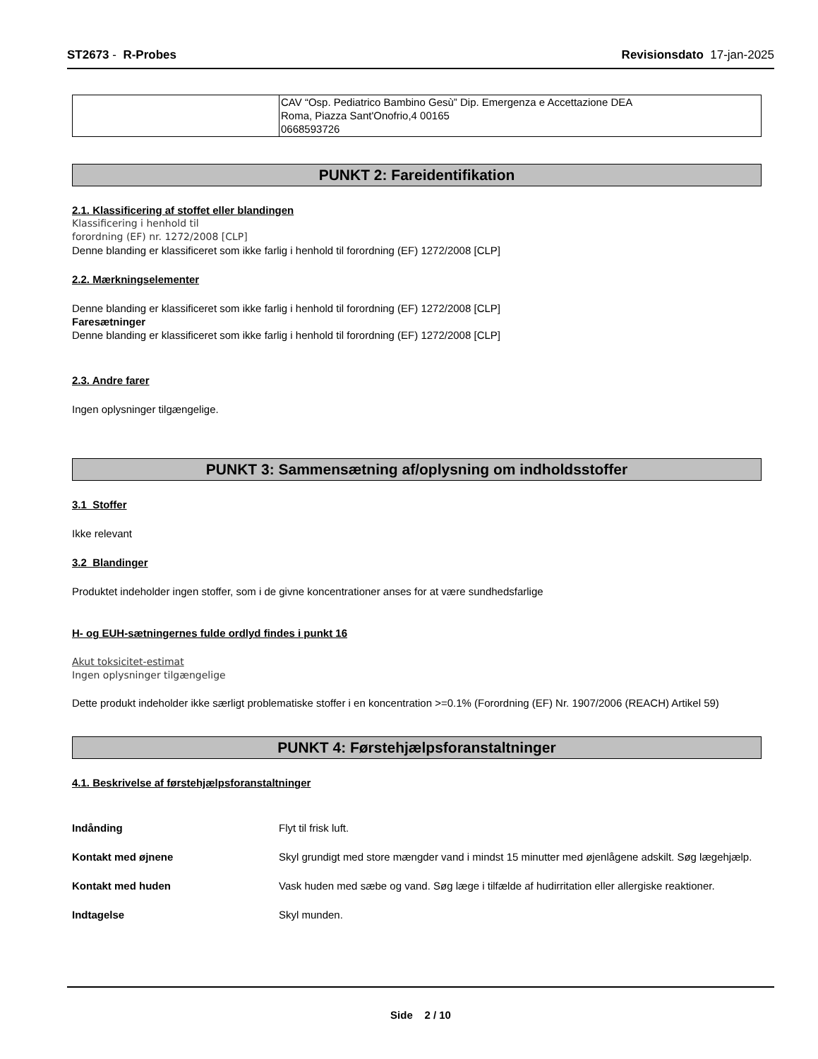ST2673 - R-Probes Revisionsdato 17-jan-2025
CAV “Osp. Pediatrico Bambino Gesù” Dip. Emergenza e Accettazione DEA
Roma, Piazza Sant'Onofrio,4 00165
0668593726
PUNKT 2: Fareidentifikation
2.1. Klassificering af stoffet eller blandingen
Klassificering i henhold til
forordning (EF) nr. 1272/2008 [CLP]
Denne blanding er klassificeret som ikke farlig i henhold til forordning (EF) 1272/2008 [CLP]
2.2. Mærkningselementer
Denne blanding er klassificeret som ikke farlig i henhold til forordning (EF) 1272/2008 [CLP]
Faresætninger
Denne blanding er klassificeret som ikke farlig i henhold til forordning (EF) 1272/2008 [CLP]
2.3. Andre farer
Ingen oplysninger tilgængelige.
PUNKT 3: Sammensætning af/oplysning om indholdsstoffer
3.1 Stoffer
Ikke relevant
3.2 Blandinger
Produktet indeholder ingen stoffer, som i de givne koncentrationer anses for at være sundhedsfarlige
H- og EUH-sætningernes fulde ordlyd findes i punkt 16
Akut toksicitet-estimat
Ingen oplysninger tilgængelige
Dette produkt indeholder ikke særligt problematiske stoffer i en koncentration >=0.1% (Forordning (EF) Nr. 1907/2006 (REACH) Artikel 59)
PUNKT 4: Førstehjælpsforanstaltninger
4.1. Beskrivelse af førstehjælpsforanstaltninger
| Indånding | Flyt til frisk luft. |
| Kontakt med øjnene | Skyl grundigt med store mængder vand i mindst 15 minutter med øjenlågene adskilt. Søg lægehjælp. |
| Kontakt med huden | Vask huden med sæbe og vand. Søg læge i tilfælde af hudirritation eller allergiske reaktioner. |
| Indtagelse | Skyl munden. |
Side 2 / 10